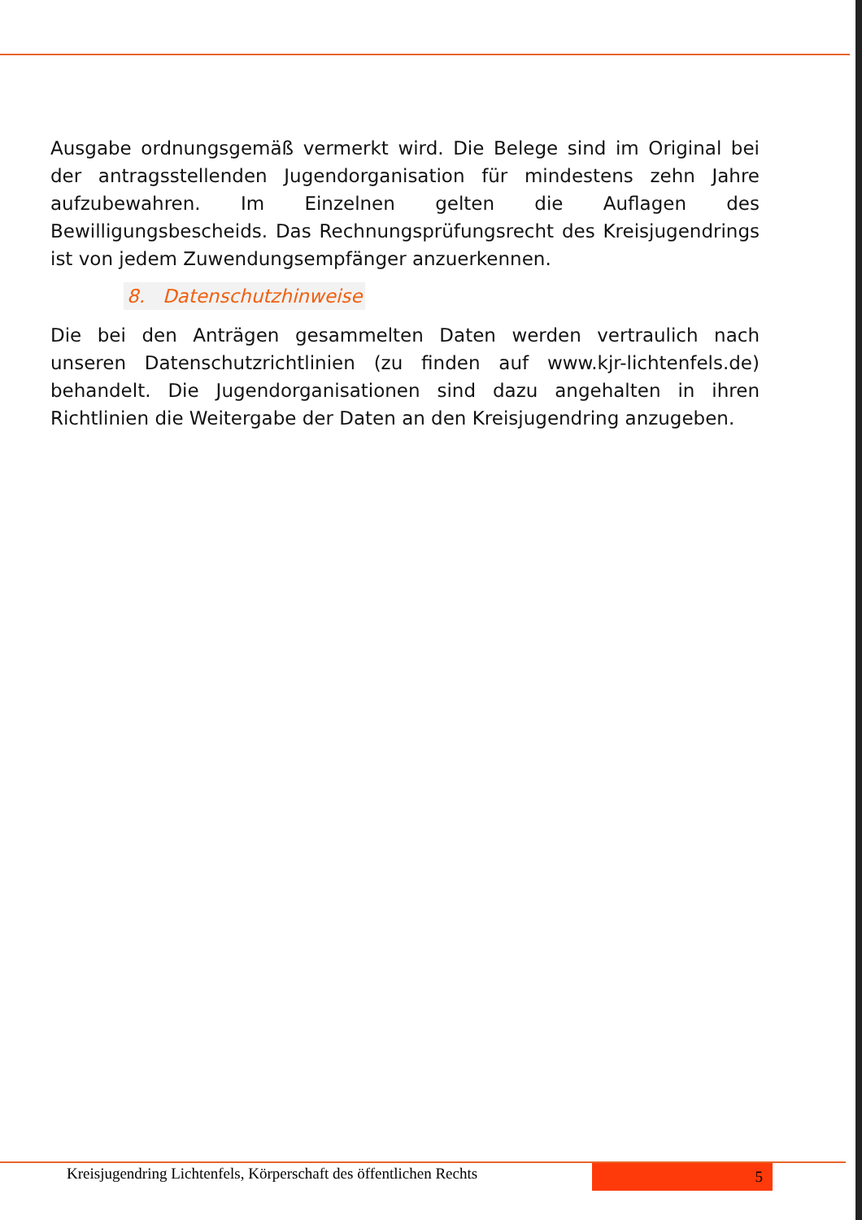Ausgabe ordnungsgemäß vermerkt wird. Die Belege sind im Original bei der antragsstellenden Jugendorganisation für mindestens zehn Jahre aufzubewahren. Im Einzelnen gelten die Auflagen des Bewilligungsbescheids. Das Rechnungsprüfungsrecht des Kreisjugendrings ist von jedem Zuwendungsempfänger anzuerkennen.
8. Datenschutzhinweise
Die bei den Anträgen gesammelten Daten werden vertraulich nach unseren Datenschutzrichtlinien (zu finden auf www.kjr-lichtenfels.de) behandelt. Die Jugendorganisationen sind dazu angehalten in ihren Richtlinien die Weitergabe der Daten an den Kreisjugendring anzugeben.
Kreisjugendring Lichtenfels, Körperschaft des öffentlichen Rechts
5